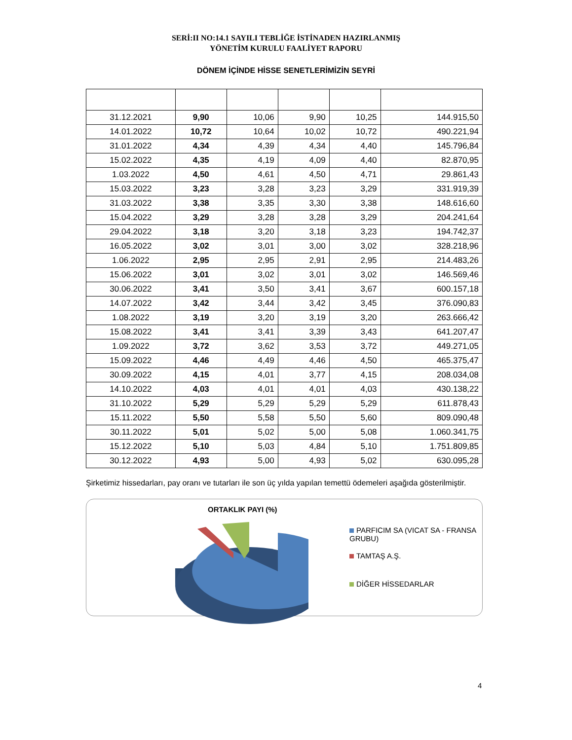SERİ:II NO:14.1 SAYILI TEBLİĞE İSTİNADEN HAZIRLANMIŞ
YÖNETİM KURULU FAALİYET RAPORU
DÖNEM İÇİNDE HİSSE SENETLERİMİZİN SEYRİ
| 31.12.2021 | 9,90 | 10,06 | 9,90 | 10,25 | 144.915,50 |
| 14.01.2022 | 10,72 | 10,64 | 10,02 | 10,72 | 490.221,94 |
| 31.01.2022 | 4,34 | 4,39 | 4,34 | 4,40 | 145.796,84 |
| 15.02.2022 | 4,35 | 4,19 | 4,09 | 4,40 | 82.870,95 |
| 1.03.2022 | 4,50 | 4,61 | 4,50 | 4,71 | 29.861,43 |
| 15.03.2022 | 3,23 | 3,28 | 3,23 | 3,29 | 331.919,39 |
| 31.03.2022 | 3,38 | 3,35 | 3,30 | 3,38 | 148.616,60 |
| 15.04.2022 | 3,29 | 3,28 | 3,28 | 3,29 | 204.241,64 |
| 29.04.2022 | 3,18 | 3,20 | 3,18 | 3,23 | 194.742,37 |
| 16.05.2022 | 3,02 | 3,01 | 3,00 | 3,02 | 328.218,96 |
| 1.06.2022 | 2,95 | 2,95 | 2,91 | 2,95 | 214.483,26 |
| 15.06.2022 | 3,01 | 3,02 | 3,01 | 3,02 | 146.569,46 |
| 30.06.2022 | 3,41 | 3,50 | 3,41 | 3,67 | 600.157,18 |
| 14.07.2022 | 3,42 | 3,44 | 3,42 | 3,45 | 376.090,83 |
| 1.08.2022 | 3,19 | 3,20 | 3,19 | 3,20 | 263.666,42 |
| 15.08.2022 | 3,41 | 3,41 | 3,39 | 3,43 | 641.207,47 |
| 1.09.2022 | 3,72 | 3,62 | 3,53 | 3,72 | 449.271,05 |
| 15.09.2022 | 4,46 | 4,49 | 4,46 | 4,50 | 465.375,47 |
| 30.09.2022 | 4,15 | 4,01 | 3,77 | 4,15 | 208.034,08 |
| 14.10.2022 | 4,03 | 4,01 | 4,01 | 4,03 | 430.138,22 |
| 31.10.2022 | 5,29 | 5,29 | 5,29 | 5,29 | 611.878,43 |
| 15.11.2022 | 5,50 | 5,58 | 5,50 | 5,60 | 809.090,48 |
| 30.11.2022 | 5,01 | 5,02 | 5,00 | 5,08 | 1.060.341,75 |
| 15.12.2022 | 5,10 | 5,03 | 4,84 | 5,10 | 1.751.809,85 |
| 30.12.2022 | 4,93 | 5,00 | 4,93 | 5,02 | 630.095,28 |
Şirketimiz hissedarları, pay oranı ve tutarları ile son üç yılda yapılan temettü ödemeleri aşağıda gösterilmiştir.
ORTAKLIK PAYI (%)
PARFICIM SA (VICAT SA - FRANSA GRUBU)
TAMTAŞ A.Ş.
DİĞER HİSSEDARLAR
4